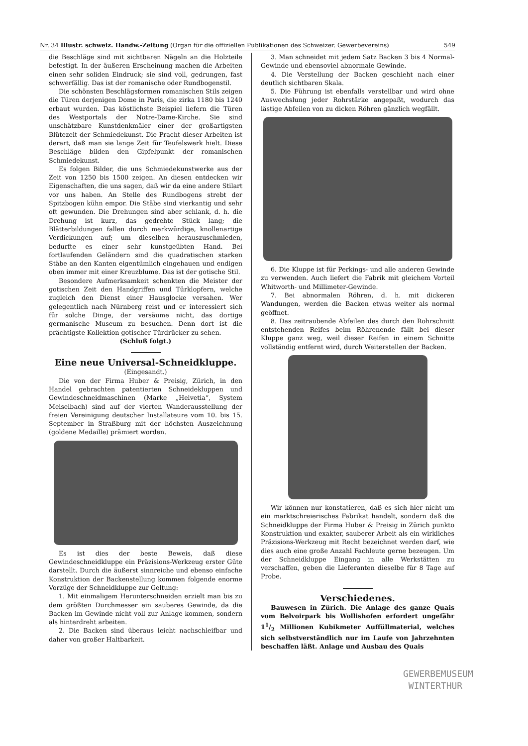Nr. 34 Illustr. schweiz. Handw.-Zeitung (Organ für die offiziellen Publikationen des Schweizer. Gewerbevereins) 549
die Beschläge sind mit sichtbaren Nägeln an die Holzteile befestigt. In der äußeren Erscheinung machen die Arbeiten einen sehr soliden Eindruck; sie sind voll, gedrungen, fast schwerfällig. Das ist der romanische oder Rundbogenstil.
Die schönsten Beschlägsformen romanischen Stils zeigen die Türen derjenigen Dome in Paris, die zirka 1180 bis 1240 erbaut wurden. Das köstlichste Beispiel liefern die Türen des Westportals der Notre-Dame-Kirche. Sie sind unschätzbare Kunstdenkmäler einer der großartigsten Blütezeit der Schmiedekunst. Die Pracht dieser Arbeiten ist derart, daß man sie lange Zeit für Teufelswerk hielt. Diese Beschläge bilden den Gipfelpunkt der romanischen Schmiedekunst.
Es folgen Bilder, die uns Schmiedekunstwerke aus der Zeit von 1250 bis 1500 zeigen. An diesen entdecken wir Eigenschaften, die uns sagen, daß wir da eine andere Stilart vor uns haben. An Stelle des Rundbogens strebt der Spitzbogen kühn empor. Die Stäbe sind vierkantig und sehr oft gewunden. Die Drehungen sind aber schlank, d. h. die Drehung ist kurz, das gedrehte Stück lang; die Blätterbildungen fallen durch merkwürdige, knollenartige Verdickungen auf; um dieselben herauszuschmieden, bedurfte es einer sehr kunstgeübten Hand. Bei fortlaufenden Geländern sind die quadratischen starken Stäbe an den Kanten eigentümlich eingehauen und endigen oben immer mit einer Kreuzblume. Das ist der gotische Stil.
Besondere Aufmerksamkeit schenkten die Meister der gotischen Zeit den Handgriffen und Türklopfern, welche zugleich den Dienst einer Hausglocke versahen. Wer gelegentlich nach Nürnberg reist und er interessiert sich für solche Dinge, der versäume nicht, das dortige germanische Museum zu besuchen. Denn dort ist die prächtigste Kollektion gotischer Türdrücker zu sehen.
(Schluß folgt.)
Eine neue Universal-Schneidkluppe.
(Eingesandt.)
Die von der Firma Huber & Preisig, Zürich, in den Handel gebrachten patentierten Schneidekluppen und Gewindeschneidmaschinen (Marke „Helvetia“, System Meiselbach) sind auf der vierten Wanderausstellung der freien Vereinigung deutscher Installateure vom 10. bis 15. September in Straßburg mit der höchsten Auszeichnung (goldene Medaille) prämiert worden.
Es ist dies der beste Beweis, daß diese Gewindeschneidkluppe ein Präzisions-Werkzeug erster Güte darstellt. Durch die äußerst sinnreiche und ebenso einfache Konstruktion der Backenstellung kommen folgende enorme Vorzüge der Schneidkluppe zur Geltung:
1. Mit einmaligem Herunterschneiden erzielt man bis zu dem größten Durchmesser ein sauberes Gewinde, da die Backen im Gewinde nicht voll zur Anlage kommen, sondern als hinterdreht arbeiten.
2. Die Backen sind überaus leicht nachschleifbar und daher von großer Haltbarkeit.
3. Man schneidet mit jedem Satz Backen 3 bis 4 Normal-Gewinde und ebensoviel abnormale Gewinde.
4. Die Verstellung der Backen geschieht nach einer deutlich sichtbaren Skala.
5. Die Führung ist ebenfalls verstellbar und wird ohne Auswechslung jeder Rohrstärke angepaßt, wodurch das lästige Abfeilen von zu dicken Röhren gänzlich wegfällt.
6. Die Kluppe ist für Perkings- und alle anderen Gewinde zu verwenden. Auch liefert die Fabrik mit gleichem Vorteil Whitworth- und Millimeter-Gewinde.
7. Bei abnormalen Röhren, d. h. mit dickeren Wandungen, werden die Backen etwas weiter als normal geöffnet.
8. Das zeitraubende Abfeilen des durch den Rohrschnitt entstehenden Reifes beim Röhrenende fällt bei dieser Kluppe ganz weg, weil dieser Reifen in einem Schnitte vollständig entfernt wird, durch Weiterstellen der Backen.
Wir können nur konstatieren, daß es sich hier nicht um ein marktschreierisches Fabrikat handelt, sondern daß die Schneidkluppe der Firma Huber & Preisig in Zürich punkto Konstruktion und exakter, sauberer Arbeit als ein wirkliches Präzisions-Werkzeug mit Recht bezeichnet werden darf, wie dies auch eine große Anzahl Fachleute gerne bezeugen. Um der Schneidkluppe Eingang in alle Werkstätten zu verschaffen, geben die Lieferanten dieselbe für 8 Tage auf Probe.
Verschiedenes.
Bauwesen in Zürich. Die Anlage des ganze Quais vom Belvoirpark bis Wollishofen erfordert ungefähr 11/2 Millionen Kubikmeter Auffüllmaterial, welches sich selbstverständlich nur im Laufe von Jahrzehnten beschaffen läßt. Anlage und Ausbau des Quais
GEWERBEMUSEUM
WINTERTHUR